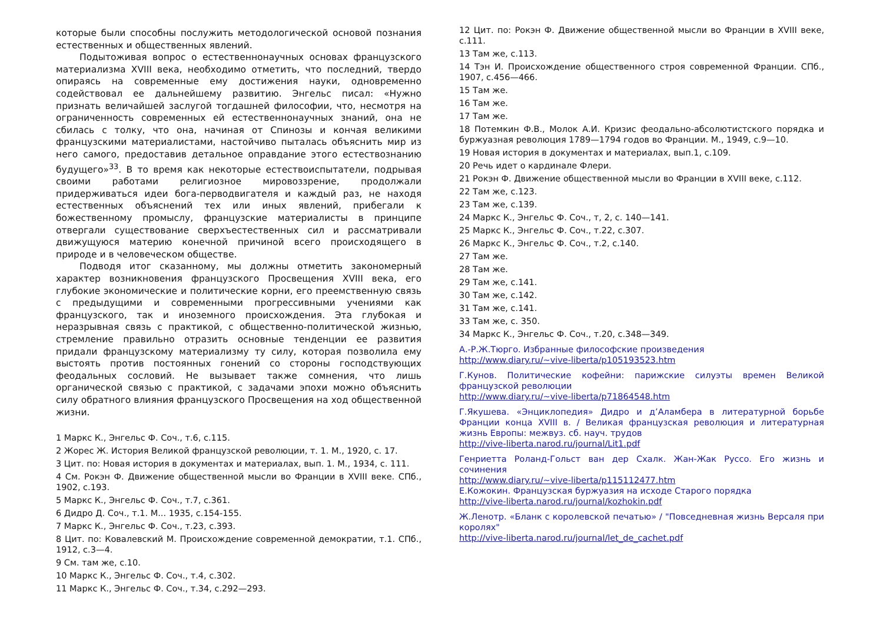которые были способны послужить методологической основой познания естественных и общественных явлений.
Подытоживая вопрос о естественнонаучных основах французского материализма XVIII века, необходимо отметить, что последний, твердо опираясь на современные ему достижения науки, одновременно содействовал ее дальнейшему развитию. Энгельс писал: «Нужно признать величайшей заслугой тогдашней философии, что, несмотря на ограниченность современных ей естественнонаучных знаний, она не сбилась с толку, что она, начиная от Спинозы и кончая великими французскими материалистами, настойчиво пыталась объяснить мир из него самого, предоставив детальное оправдание этого естествознанию будущего»<sup>33</sup>. В то время как некоторые естествоиспытатели, подрывая своими работами религиозное мировоззрение, продолжали придерживаться идеи бога-перводвигателя и каждый раз, не находя естественных объяснений тех или иных явлений, прибегали к божественному промыслу, французские материалисты в принципе отвергали существование сверхъестественных сил и рассматривали движущуюся материю конечной причиной всего происходящего в природе и в человеческом обществе.
Подводя итог сказанному, мы должны отметить закономерный характер возникновения французского Просвещения XVIII века, его глубокие экономические и политические корни, его преемственную связь с предыдущими и современными прогрессивными учениями как французского, так и иноземного происхождения. Эта глубокая и неразрывная связь с практикой, с общественно-политической жизнью, стремление правильно отразить основные тенденции ее развития придали французскому материализму ту силу, которая позволила ему выстоять против постоянных гонений со стороны господствующих феодальных сословий. Не вызывает также сомнения, что лишь органической связью с практикой, с задачами эпохи можно объяснить силу обратного влияния французского Просвещения на ход общественной жизни.
1 Маркс К., Энгельс Ф. Соч., т.6, с.115.
2 Жорес Ж. История Великой французской революции, т. 1. М., 1920, с. 17.
3 Цит. по: Новая история в документах и материалах, вып. 1. М., 1934, с. 111.
4 См. Рокэн Ф. Движение общественной мысли во Франции в XVIII веке. СПб., 1902, с.193.
5 Маркс К., Энгельс Ф. Соч., т.7, с.361.
6 Дидро Д. Соч., т.1. М... 1935, с.154-155.
7 Маркс К., Энгельс Ф. Соч., т.23, с.393.
8 Цит. по: Ковалевский М. Происхождение современной демократии, т.1. СПб., 1912, с.3—4.
9 См. там же, с.10.
10 Маркс К., Энгельс Ф. Соч., т.4, с.302.
11 Маркс К., Энгельс Ф. Соч., т.34, с.292—293.
12 Цит. по: Рокэн Ф. Движение общественной мысли во Франции в XVIII веке, с.111.
13 Там же, с.113.
14 Тэн И. Происхождение общественного строя современной Франции. СПб., 1907, с.456—466.
15 Там же.
16 Там же.
17 Там же.
18 Потемкин Ф.В., Молок А.И. Кризис феодально-абсолютистского порядка и буржуазная революция 1789—1794 годов во Франции. М., 1949, с.9—10.
19 Новая история в документах и материалах, вып.1, с.109.
20 Речь идет о кардинале Флери.
21 Рокэн Ф. Движение общественной мысли во Франции в XVIII веке, с.112.
22 Там же, с.123.
23 Там же, с.139.
24 Маркс К., Энгельс Ф. Соч., т, 2, с. 140—141.
25 Маркс К., Энгельс Ф. Соч., т.22, с.307.
26 Маркс К., Энгельс Ф. Соч., т.2, с.140.
27 Там же.
28 Там же.
29 Там же, с.141.
30 Там же, с.142.
31 Там же, с.141.
33 Там же, с. 350.
34 Маркс К., Энгельс Ф. Соч., т.20, с.348—349.
А.-Р.Ж.Тюрго. Избранные философские произведения
http://www.diary.ru/~vive-liberta/p105193523.htm
Г.Кунов. Политические кофейни: парижские силуэты времен Великой французской революции
http://www.diary.ru/~vive-liberta/p71864548.htm
Г.Якушева. «Энциклопедия» Дидро и д’Аламбера в литературной борьбе Франции конца XVIII в. / Великая французская революция и литературная жизнь Европы: межвуз. сб. науч. трудов
http://vive-liberta.narod.ru/journal/Lit1.pdf
Генриетта Роланд-Гольст ван дер Схалк. Жан-Жак Руссо. Его жизнь и сочинения
http://www.diary.ru/~vive-liberta/p115112477.htm
Е.Кожокин. Французская буржуазия на исходе Старого порядка
http://vive-liberta.narod.ru/journal/kozhokin.pdf
Ж.Ленотр. «Бланк с королевской печатью» / "Повседневная жизнь Версаля при королях"
http://vive-liberta.narod.ru/journal/let_de_cachet.pdf